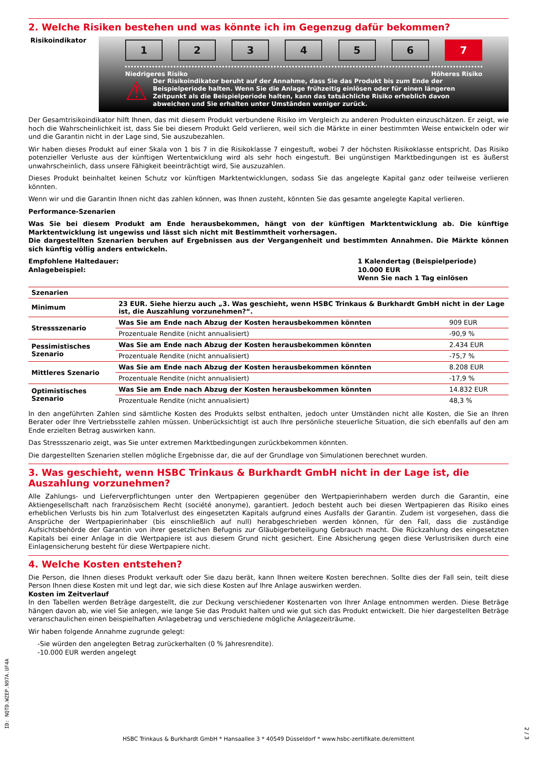2. Welche Risiken bestehen und was könnte ich im Gegenzug dafür bekommen?
Risikoindikator
1 2 3 4 5 6 7
Niedrigeres Risiko Höheres Risiko
⚠
Der Risikoindikator beruht auf der Annahme, dass Sie das Produkt bis zum Ende der Beispielperiode halten. Wenn Sie die Anlage frühzeitig einlösen oder für einen längeren Zeitpunkt als die Beispielperiode halten, kann das tatsächliche Risiko erheblich davon abweichen und Sie erhalten unter Umständen weniger zurück.
Der Gesamtrisikoindikator hilft Ihnen, das mit diesem Produkt verbundene Risiko im Vergleich zu anderen Produkten einzuschätzen. Er zeigt, wie hoch die Wahrscheinlichkeit ist, dass Sie bei diesem Produkt Geld verlieren, weil sich die Märkte in einer bestimmten Weise entwickeln oder wir und die Garantin nicht in der Lage sind, Sie auszubezahlen.
Wir haben dieses Produkt auf einer Skala von 1 bis 7 in die Risikoklasse 7 eingestuft, wobei 7 der höchsten Risikoklasse entspricht. Das Risiko potenzieller Verluste aus der künftigen Wertentwicklung wird als sehr hoch eingestuft. Bei ungünstigen Marktbedingungen ist es äußerst unwahrscheinlich, dass unsere Fähigkeit beeinträchtigt wird, Sie auszuzahlen.
Dieses Produkt beinhaltet keinen Schutz vor künftigen Marktentwicklungen, sodass Sie das angelegte Kapital ganz oder teilweise verlieren könnten.
Wenn wir und die Garantin Ihnen nicht das zahlen können, was Ihnen zusteht, könnten Sie das gesamte angelegte Kapital verlieren.
Performance-Szenarien
Was Sie bei diesem Produkt am Ende herausbekommen, hängt von der künftigen Marktentwicklung ab. Die künftige Marktentwicklung ist ungewiss und lässt sich nicht mit Bestimmtheit vorhersagen.
Die dargestellten Szenarien beruhen auf Ergebnissen aus der Vergangenheit und bestimmten Annahmen. Die Märkte können sich künftig völlig anders entwickeln.
Empfohlene Haltedauer:
Anlagebeispiel:
1 Kalendertag (Beispielperiode)
10.000 EUR
Wenn Sie nach 1 Tag einlösen
| Szenarien | | |
| --- | --- | --- |
| Minimum | 23 EUR. Siehe hierzu auch „3. Was geschieht, wenn HSBC Trinkaus & Burkhardt GmbH nicht in der Lage ist, die Auszahlung vorzunehmen?“. | |
| Stressszenario | Was Sie am Ende nach Abzug der Kosten herausbekommen könnten | 909 EUR |
| | Prozentuale Rendite (nicht annualisiert) | -90,9 % |
| Pessimistisches Szenario | Was Sie am Ende nach Abzug der Kosten herausbekommen könnten | 2.434 EUR |
| | Prozentuale Rendite (nicht annualisiert) | -75,7 % |
| Mittleres Szenario | Was Sie am Ende nach Abzug der Kosten herausbekommen könnten | 8.208 EUR |
| | Prozentuale Rendite (nicht annualisiert) | -17,9 % |
| Optimistisches Szenario | Was Sie am Ende nach Abzug der Kosten herausbekommen könnten | 14.832 EUR |
| | Prozentuale Rendite (nicht annualisiert) | 48,3 % |
In den angeführten Zahlen sind sämtliche Kosten des Produkts selbst enthalten, jedoch unter Umständen nicht alle Kosten, die Sie an Ihren Berater oder Ihre Vertriebsstelle zahlen müssen. Unberücksichtigt ist auch Ihre persönliche steuerliche Situation, die sich ebenfalls auf den am Ende erzielten Betrag auswirken kann.
Das Stressszenario zeigt, was Sie unter extremen Marktbedingungen zurückbekommen könnten.
Die dargestellten Szenarien stellen mögliche Ergebnisse dar, die auf der Grundlage von Simulationen berechnet wurden.
3. Was geschieht, wenn HSBC Trinkaus & Burkhardt GmbH nicht in der Lage ist, die Auszahlung vorzunehmen?
Alle Zahlungs- und Lieferverpflichtungen unter den Wertpapieren gegenüber den Wertpapierinhabern werden durch die Garantin, eine Aktiengesellschaft nach französischem Recht (société anonyme), garantiert. Jedoch besteht auch bei diesen Wertpapieren das Risiko eines erheblichen Verlusts bis hin zum Totalverlust des eingesetzten Kapitals aufgrund eines Ausfalls der Garantin. Zudem ist vorgesehen, dass die Ansprüche der Wertpapierinhaber (bis einschließlich auf null) herabgeschrieben werden können, für den Fall, dass die zuständige Aufsichtsbehörde der Garantin von ihrer gesetzlichen Befugnis zur Gläubigerbeteiligung Gebrauch macht. Die Rückzahlung des eingesetzten Kapitals bei einer Anlage in die Wertpapiere ist aus diesem Grund nicht gesichert. Eine Absicherung gegen diese Verlustrisiken durch eine Einlagensicherung besteht für diese Wertpapiere nicht.
4. Welche Kosten entstehen?
Die Person, die Ihnen dieses Produkt verkauft oder Sie dazu berät, kann Ihnen weitere Kosten berechnen. Sollte dies der Fall sein, teilt diese Person Ihnen diese Kosten mit und legt dar, wie sich diese Kosten auf Ihre Anlage auswirken werden.
Kosten im Zeitverlauf
In den Tabellen werden Beträge dargestellt, die zur Deckung verschiedener Kostenarten von Ihrer Anlage entnommen werden. Diese Beträge hängen davon ab, wie viel Sie anlegen, wie lange Sie das Produkt halten und wie gut sich das Produkt entwickelt. Die hier dargestellten Beträge veranschaulichen einen beispielhaften Anlagebetrag und verschiedene mögliche Anlagezeiträume.
Wir haben folgende Annahme zugrunde gelegt:
-Sie würden den angelegten Betrag zurückerhalten (0 % Jahresrendite).
-10.000 EUR werden angelegt
ID: NQTD.WZEP.N97A.UF4A
2 / 3
HSBC Trinkaus & Burkhardt GmbH * Hansaallee 3 * 40549 Düsseldorf * www.hsbc-zertifikate.de/emittent